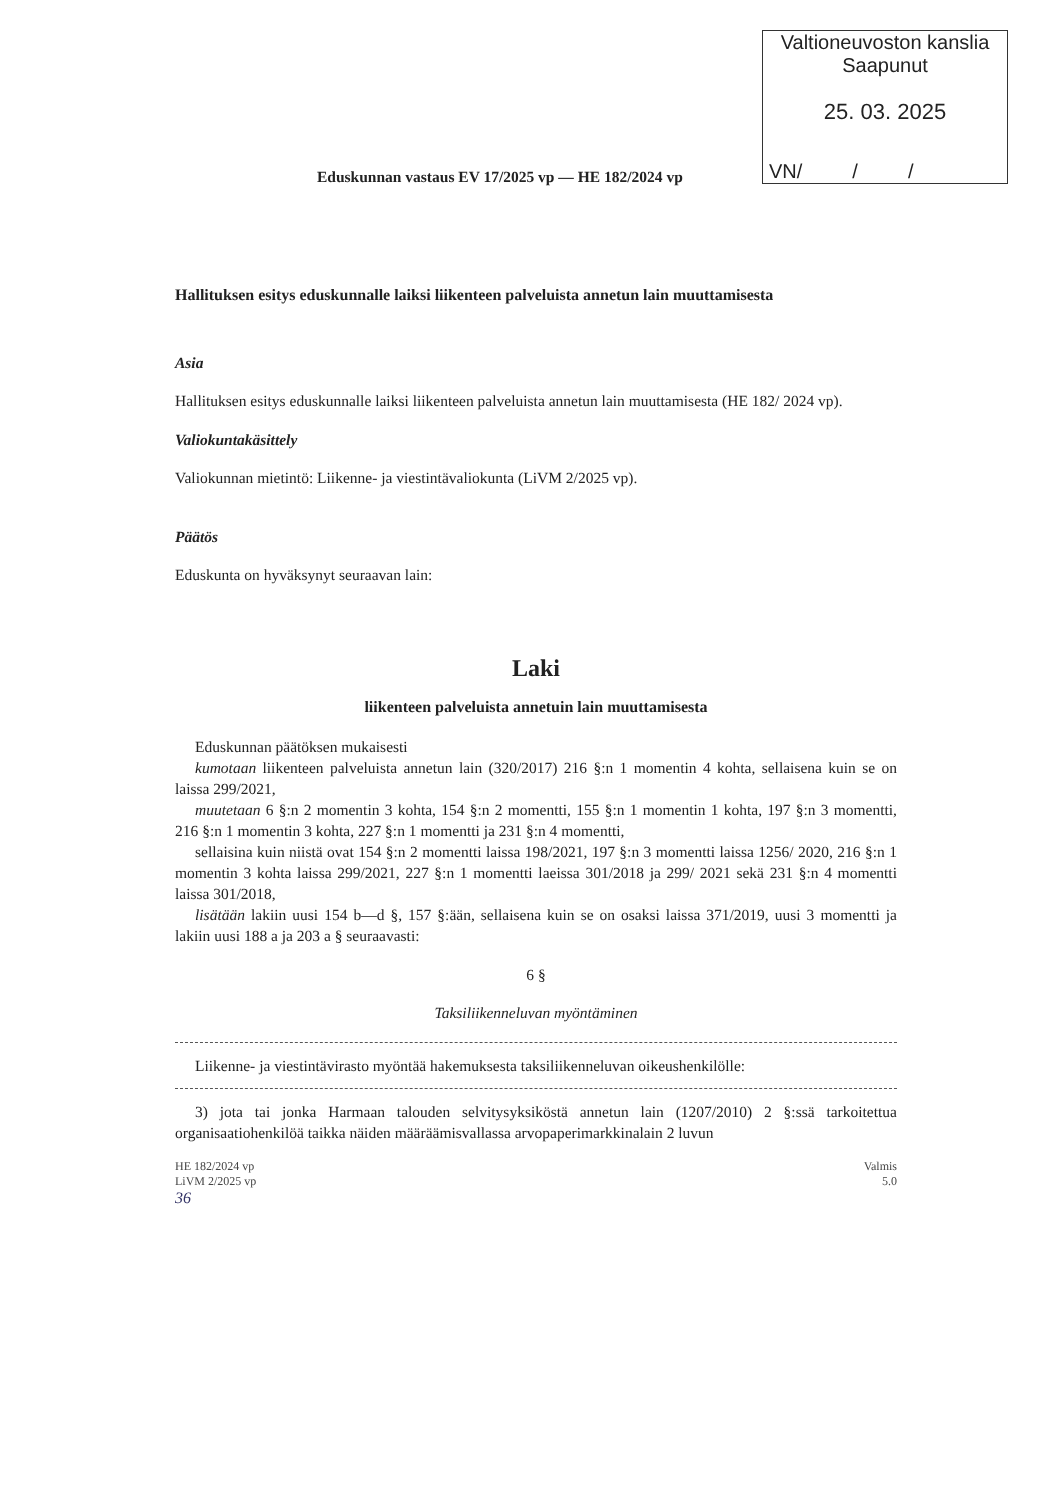Valtioneuvoston kanslia
Saapunut
25. 03. 2025
VN/ / /
Eduskunnan vastaus EV 17/2025 vp — HE 182/2024 vp
Hallituksen esitys eduskunnalle laiksi liikenteen palveluista annetun lain muuttamisesta
Asia
Hallituksen esitys eduskunnalle laiksi liikenteen palveluista annetun lain muuttamisesta (HE 182/ 2024 vp).
Valiokuntakäsittely
Valiokunnan mietintö: Liikenne- ja viestintävaliokunta (LiVM 2/2025 vp).
Päätös
Eduskunta on hyväksynyt seuraavan lain:
Laki
liikenteen palveluista annetuin lain muuttamisesta
Eduskunnan päätöksen mukaisesti
kumotaan liikenteen palveluista annetun lain (320/2017) 216 §:n 1 momentin 4 kohta, sellaisena kuin se on laissa 299/2021,
muutetaan 6 §:n 2 momentin 3 kohta, 154 §:n 2 momentti, 155 §:n 1 momentin 1 kohta, 197 §:n 3 momentti, 216 §:n 1 momentin 3 kohta, 227 §:n 1 momentti ja 231 §:n 4 momentti,
sellaisina kuin niistä ovat 154 §:n 2 momentti laissa 198/2021, 197 §:n 3 momentti laissa 1256/ 2020, 216 §:n 1 momentin 3 kohta laissa 299/2021, 227 §:n 1 momentti laeissa 301/2018 ja 299/ 2021 sekä 231 §:n 4 momentti laissa 301/2018,
lisätään lakiin uusi 154 b—d §, 157 §:ään, sellaisena kuin se on osaksi laissa 371/2019, uusi 3 momentti ja lakiin uusi 188 a ja 203 a § seuraavasti:
6 §
Taksiliikenneluvan myöntäminen
Liikenne- ja viestintävirasto myöntää hakemuksesta taksiliikenneluvan oikeushenkilölle:
3) jota tai jonka Harmaan talouden selvitysyksiköstä annetun lain (1207/2010) 2 §:ssä tarkoitettua organisaatiohenkilöä taikka näiden määräämisvallassa arvopaperimarkkinalain 2 luvun
HE 182/2024 vp
LiVM 2/2025 vp
36
Valmis
5.0